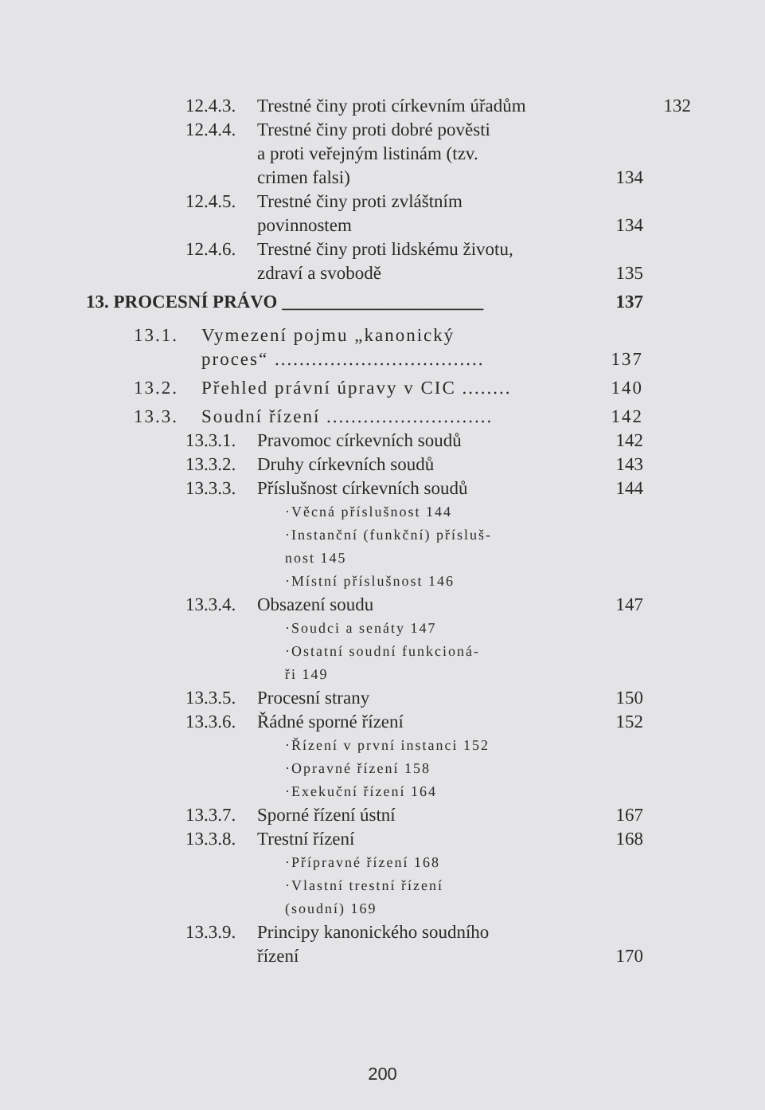12.4.3. Trestné činy proti církevním úřadům 132
12.4.4. Trestné činy proti dobré pověsti
a proti veřejným listinám (tzv.
crimen falsi) 134
12.4.5. Trestné činy proti zvláštním
povinnostem 134
12.4.6. Trestné činy proti lidskému životu,
zdraví a svobodě 135
13. PROCESNÍ PRÁVO ______________________ 137
13.1. Vymezení pojmu „kanonický
proces“ .................................. 137
13.2. Přehled právní úpravy v CIC ........ 140
13.3. Soudní řízení ........................... 142
13.3.1. Pravomoc církevních soudů 142
13.3.2. Druhy církevních soudů 143
13.3.3. Příslušnost církevních soudů 144
·Věcná příslušnost 144
·Instanční (funkční) přísluš-
nost 145
·Místní příslušnost 146
13.3.4. Obsazení soudu 147
·Soudci a senáty 147
·Ostatní soudní funkcioná-
ři 149
13.3.5. Procesní strany 150
13.3.6. Řádné sporné řízení 152
·Řízení v první instanci 152
·Opravné řízení 158
·Exekuční řízení 164
13.3.7. Sporné řízení ústní 167
13.3.8. Trestní řízení 168
·Přípravné řízení 168
·Vlastní trestní řízení
(soudní) 169
13.3.9. Principy kanonického soudního
řízení 170
200